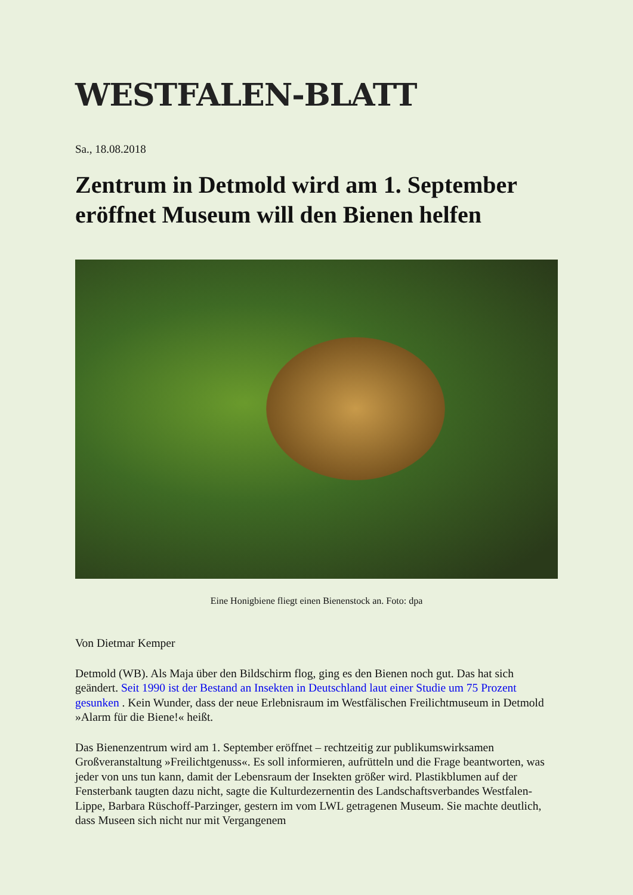WESTFALEN-BLATT
Sa., 18.08.2018
Zentrum in Detmold wird am 1. September eröffnet Museum will den Bienen helfen
Eine Honigbiene fliegt einen Bienenstock an. Foto: dpa
Von Dietmar Kemper
Detmold (WB). Als Maja über den Bildschirm flog, ging es den Bienen noch gut. Das hat sich geändert. Seit 1990 ist der Bestand an Insekten in Deutschland laut einer Studie um 75 Prozent gesunken . Kein Wunder, dass der neue Erlebnisraum im Westfälischen Freilichtmuseum in Detmold »Alarm für die Biene!« heißt.
Das Bienenzentrum wird am 1. September eröffnet – rechtzeitig zur publikumswirksamen Großveranstaltung »Freilichtgenuss«. Es soll informieren, aufrütteln und die Frage beantworten, was jeder von uns tun kann, damit der Lebensraum der Insekten größer wird. Plastikblumen auf der Fensterbank taugten dazu nicht, sagte die Kulturdezernentin des Landschaftsverbandes Westfalen-Lippe, Barbara Rüschoff-Parzinger, gestern im vom LWL getragenen Museum. Sie machte deutlich, dass Museen sich nicht nur mit Vergangenem